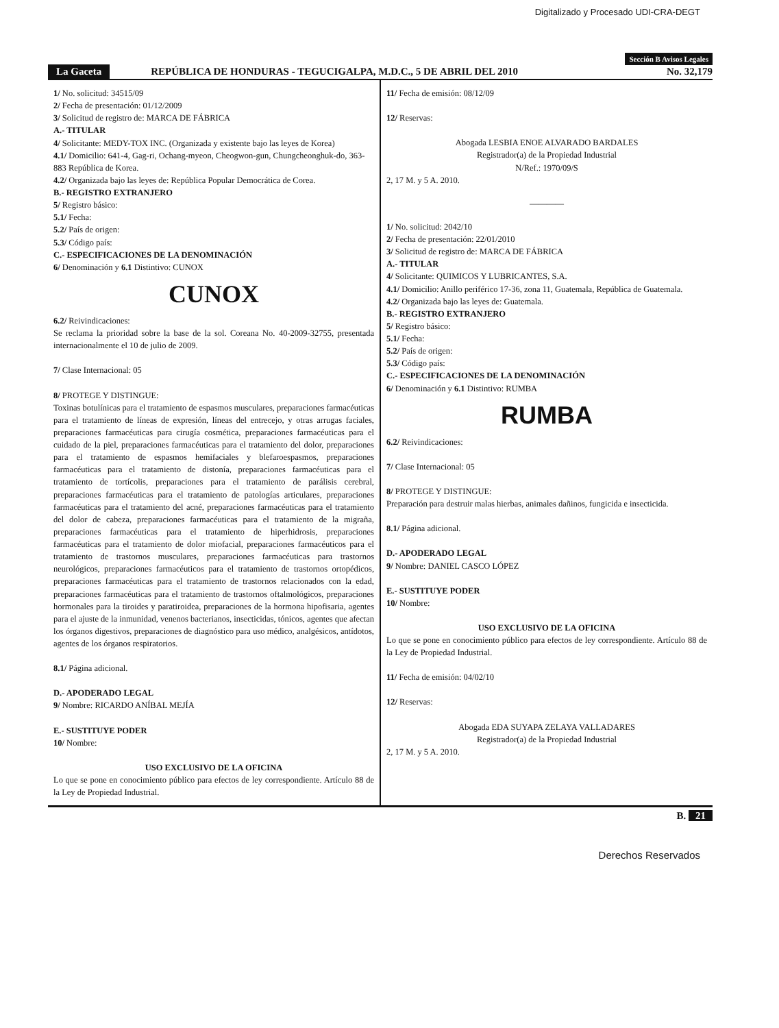Digitalizado y Procesado UDI-CRA-DEGT
Sección B Avisos Legales
La Gaceta REPÚBLICA DE HONDURAS - TEGUCIGALPA, M.D.C., 5 DE ABRIL DEL 2010 No. 32,179
1/ No. solicitud: 34515/09
2/ Fecha de presentación: 01/12/2009
3/ Solicitud de registro de: MARCA DE FÁBRICA
A.- TITULAR
4/ Solicitante: MEDY-TOX INC. (Organizada y existente bajo las leyes de Korea)
4.1/ Domicilio: 641-4, Gag-ri, Ochang-myeon, Cheogwon-gun, Chungcheonghuk-do, 363-883 República de Korea.
4.2/ Organizada bajo las leyes de: República Popular Democrática de Corea.
B.- REGISTRO EXTRANJERO
5/ Registro básico:
5.1/ Fecha:
5.2/ País de origen:
5.3/ Código país:
C.- ESPECIFICACIONES DE LA DENOMINACIÓN
6/ Denominación y 6.1 Distintivo: CUNOX
CUNOX
6.2/ Reivindicaciones:
Se reclama la prioridad sobre la base de la sol. Coreana No. 40-2009-32755, presentada internacionalmente el 10 de julio de 2009.
7/ Clase Internacional: 05
8/ PROTEGE Y DISTINGUE:
Toxinas botulínicas para el tratamiento de espasmos musculares, preparaciones farmacéuticas para el tratamiento de líneas de expresión, líneas del entrecejo, y otras arrugas faciales, preparaciones farmacéuticas para cirugía cosmética, preparaciones farmacéuticas para el cuidado de la piel, preparaciones farmacéuticas para el tratamiento del dolor, preparaciones para el tratamiento de espasmos hemifaciales y blefaroespasmos, preparaciones farmacéuticas para el tratamiento de distonía, preparaciones farmacéuticas para el tratamiento de tortícolis, preparaciones para el tratamiento de parálisis cerebral, preparaciones farmacéuticas para el tratamiento de patologías articulares, preparaciones farmacéuticas para el tratamiento del acné, preparaciones farmacéuticas para el tratamiento del dolor de cabeza, preparaciones farmacéuticas para el tratamiento de la migraña, preparaciones farmacéuticas para el tratamiento de hiperhidrosis, preparaciones farmacéuticas para el tratamiento de dolor miofacial, preparaciones farmacéuticos para el tratamiento de trastornos musculares, preparaciones farmacéuticas para trastornos neurológicos, preparaciones farmacéuticos para el tratamiento de trastornos ortopédicos, preparaciones farmacéuticas para el tratamiento de trastornos relacionados con la edad, preparaciones farmacéuticas para el tratamiento de trastornos oftalmológicos, preparaciones hormonales para la tiroides y paratiroidea, preparaciones de la hormona hipofisaria, agentes para el ajuste de la inmunidad, venenos bacterianos, insecticidas, tónicos, agentes que afectan los órganos digestivos, preparaciones de diagnóstico para uso médico, analgésicos, antídotos, agentes de los órganos respiratorios.
8.1/ Página adicional.
D.- APODERADO LEGAL
9/ Nombre: RICARDO ANÍBAL MEJÍA
E.- SUSTITUYE PODER
10/ Nombre:
USO EXCLUSIVO DE LA OFICINA
Lo que se pone en conocimiento público para efectos de ley correspondiente. Artículo 88 de la Ley de Propiedad Industrial.
11/ Fecha de emisión: 08/12/09
12/ Reservas:
Abogada LESBIA ENOE ALVARADO BARDALES
Registrador(a) de la Propiedad Industrial
N/Ref.: 1970/09/S
2, 17 M. y 5 A. 2010.
————
1/ No. solicitud: 2042/10
2/ Fecha de presentación: 22/01/2010
3/ Solicitud de registro de: MARCA DE FÁBRICA
A.- TITULAR
4/ Solicitante: QUIMICOS Y LUBRICANTES, S.A.
4.1/ Domicilio: Anillo periférico 17-36, zona 11, Guatemala, República de Guatemala.
4.2/ Organizada bajo las leyes de: Guatemala.
B.- REGISTRO EXTRANJERO
5/ Registro básico:
5.1/ Fecha:
5.2/ País de origen:
5.3/ Código país:
C.- ESPECIFICACIONES DE LA DENOMINACIÓN
6/ Denominación y 6.1 Distintivo: RUMBA
RUMBA
6.2/ Reivindicaciones:
7/ Clase Internacional: 05
8/ PROTEGE Y DISTINGUE:
Preparación para destruir malas hierbas, animales dañinos, fungicida e insecticida.
8.1/ Página adicional.
D.- APODERADO LEGAL
9/ Nombre: DANIEL CASCO LÓPEZ
E.- SUSTITUYE PODER
10/ Nombre:
USO EXCLUSIVO DE LA OFICINA
Lo que se pone en conocimiento público para efectos de ley correspondiente. Artículo 88 de la Ley de Propiedad Industrial.
11/ Fecha de emisión: 04/02/10
12/ Reservas:
Abogada EDA SUYAPA ZELAYA VALLADARES
Registrador(a) de la Propiedad Industrial
2, 17 M. y 5 A. 2010.
B. 21
Derechos Reservados